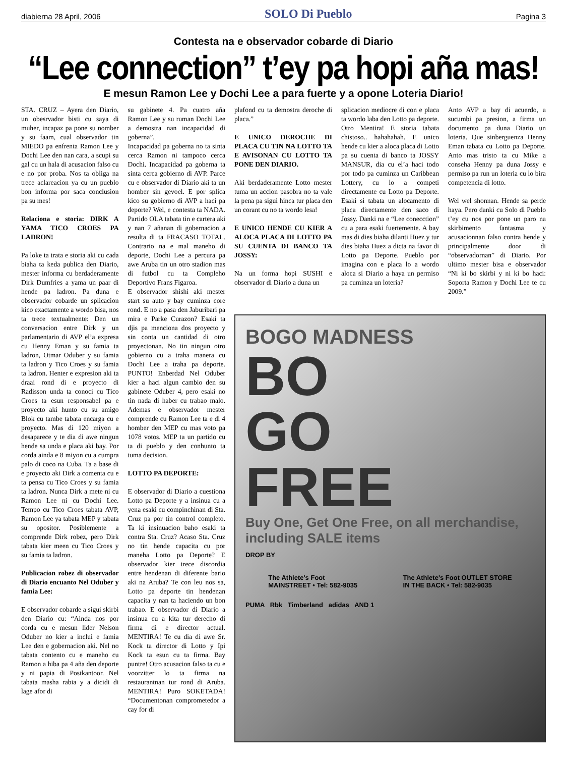diabierna 28 April, 2006 SOLO Di Pueblo Pagina 3
Contesta na e observador cobarde di Diario
“Lee connection” t’ey pa hopi aña mas!
E mesun Ramon Lee y Dochi Lee a para fuerte y a opone Loteria Diario!
STA. CRUZ – Ayera den Diario, un obesrvador bisti cu saya di muher, incapaz pa pone su nomber y su faam, cual observador tin MIEDO pa enfrenta Ramon Lee y Dochi Lee den nan cara, a scupi su gal cu un hala di acusacion falso cu e no por proba. Nos ta obliga na trece aclareacion ya cu un pueblo bon informa por saca conclusion pa su mes!
Relaciona e storia: DIRK A YAMA TICO CROES PA LADRON!
Pa loke ta trata e storia aki cu cada biaha ta keda publica den Diario, mester informa cu berdaderamente Dirk Dumfries a yama un paar di hende pa ladron. Pa duna e observador cobarde un splicacion kico exactamente a wordo bisa, nos ta trece textualmente: Den un conversacion entre Dirk y un parlamentario di AVP el’a expresa cu Henny Eman y su famia ta ladron, Otmar Oduber y su famia ta ladron y Tico Croes y su famia ta ladron. Henter e expresion aki ta draai rond di e proyecto di Radisson unda ta conoci cu Tico Croes ta esun responsabel pa e proyecto aki hunto cu su amigo Blok cu tambe tabata encarga cu e proyecto. Mas di 120 miyon a desaparece y te dia di awe ningun hende sa unda e placa aki bay. Por corda ainda e 8 miyon cu a cumpra palo di coco na Cuba. Ta a base di e proyecto aki Dirk a comenta cu e ta pensa cu Tico Croes y su famia ta ladron. Nunca Dirk a mete ni cu Ramon Lee ni cu Dochi Lee. Tempo cu Tico Croes tabata AVP, Ramon Lee ya tabata MEP y tabata su opositor. Posiblemente a comprende Dirk robez, pero Dirk tabata kier meen cu Tico Croes y su famia ta ladron.
Publicacion robez di observador di Diario encuanto Nel Oduber y famia Lee:
E observador cobarde a sigui skirbi den Diario cu: “Ainda nos por corda cu e mesun lider Nelson Oduber no kier a inclui e famia Lee den e gobernacion aki. Nel no tabata contento cu e maneho cu Ramon a hiba pa 4 aña den deporte y ni papia di Postkantoor. Nel tabata masha rabia y a dicidi di lage afor di
su gabinete 4. Pa cuatro aña Ramon Lee y su ruman Dochi Lee a demostra nan incapacidad di goberna”.
Incapacidad pa goberna no ta sinta cerca Ramon ni tampoco cerca Dochi. Incapacidad pa goberna ta sinta cerca gobierno di AVP. Parce cu e observador di Diario aki ta un homber sin gevoel. E por splica kico su gobierno di AVP a haci pa deporte? Wel, e contesta ta NADA. Partido OLA tabata tin e cartera aki y nan 7 añanan di gobernacion a resulta di ta FRACASO TOTAL. Contrario na e mal maneho di deporte, Dochi Lee a percura pa awe Aruba tin un otro stadion mas di futbol cu ta Compleho Deportivo Frans Figaroa.
E observador shishi aki mester start su auto y bay cuminza core rond. E no a pasa den Jaburibari pa mira e Parke Curazon? Esaki ta djis pa menciona dos proyecto y sin conta un cantidad di otro proyectonan. No tin ningun otro gobierno cu a traha manera cu Dochi Lee a traha pa deporte. PUNTO! Enberdad Nel Oduber kier a haci algun cambio den su gabinete Oduber 4, pero esaki no tin nada di haber cu trabao malo. Ademas e observador mester comprende cu Ramon Lee ta e di 4 homber den MEP cu mas voto pa 1078 votos. MEP ta un partido cu ta di pueblo y den conhunto ta tuma decision.
LOTTO PA DEPORTE:
E observador di Diario a cuestiona Lotto pa Deporte y a insinua cu a yena esaki cu compinchinan di Sta. Cruz pa por tin control completo. Ta ki insinuacion baho esaki ta contra Sta. Cruz? Acaso Sta. Cruz no tin hende capacita cu por maneha Lotto pa Deporte? E observador kier trece discordia entre hendenan di diferente bario aki na Aruba? Te con leu nos sa, Lotto pa deporte tin hendenan capacita y nan ta haciendo un bon trabao. E observador di Diario a insinua cu a kita tur derecho di firma di e director actual. MENTIRA! Te cu dia di awe Sr. Kock ta director di Lotto y Ipi Kock ta esun cu ta firma. Bay puntre! Otro acusacion falso ta cu e voorzitter lo ta firma na restaurantnan tur rond di Aruba. MENTIRA! Puro SOKETADA! “Documentonan comprometedor a cay for di
plafond cu ta demostra deroche di placa.”
E UNICO DEROCHE DI PLACA CU TIN NA LOTTO TA E AVISONAN CU LOTTO TA PONE DEN DIARIO.
Aki berdaderamente Lotto mester tuma un accion pasobra no ta vale la pena pa sigui hinca tur placa den un corant cu no ta wordo lesa!
E UNICO HENDE CU KIER A ALOCA PLACA DI LOTTO PA SU CUENTA DI BANCO TA JOSSY:
Na un forma hopi SUSHI e observador di Diario a duna un
splicacion mediocre di con e placa ta wordo laba den Lotto pa deporte. Otro Mentira! E storia tabata chistoso.. hahahahah. E unico hende cu kier a aloca placa di Lotto pa su cuenta di banco ta JOSSY MANSUR, dia cu el’a haci todo por todo pa cuminza un Caribbean Lottery, cu lo a competi directamente cu Lotto pa Deporte. Esaki si tabata un alocamento di placa directamente den saco di Jossy. Danki na e “Lee conecction” cu a para esaki fuertemente. A bay mas di dies biaha dilanti Huez y tur dies biaha Huez a dicta na favor di Lotto pa Deporte. Pueblo por imagina con e placa lo a wordo aloca si Diario a haya un permiso pa cuminza un loteria?
Anto AVP a bay di acuerdo, a sucumbi pa presion, a firma un documento pa duna Diario un loteria. Que sinberguenza Henny Eman tabata cu Lotto pa Deporte. Anto mas tristo ta cu Mike a conseha Henny pa duna Jossy e permiso pa run un loteria cu lo bira competencia di lotto.
Wel wel shonnan. Hende sa perde haya. Pero danki cu Solo di Pueblo t’ey cu nos por pone un paro na skirbimento fantasma y acusacionnan falso contra hende y principalmente door di “observadornan” di Diario. Por ultimo mester bisa e observador “Ni ki bo skirbi y ni ki bo haci: Soporta Ramon y Dochi Lee te cu 2009.”
BOGO MADNESS
BO
GO
FREE
Buy One, Get One Free, on all merchandise, including SALE items
DROP BY
The Athlete's Foot
MAINSTREET • Tel: 582-9035
The Athlete's Foot OUTLET STORE
IN THE BACK • Tel: 582-9035
PUMA Rbk Timberland adidas AND 1